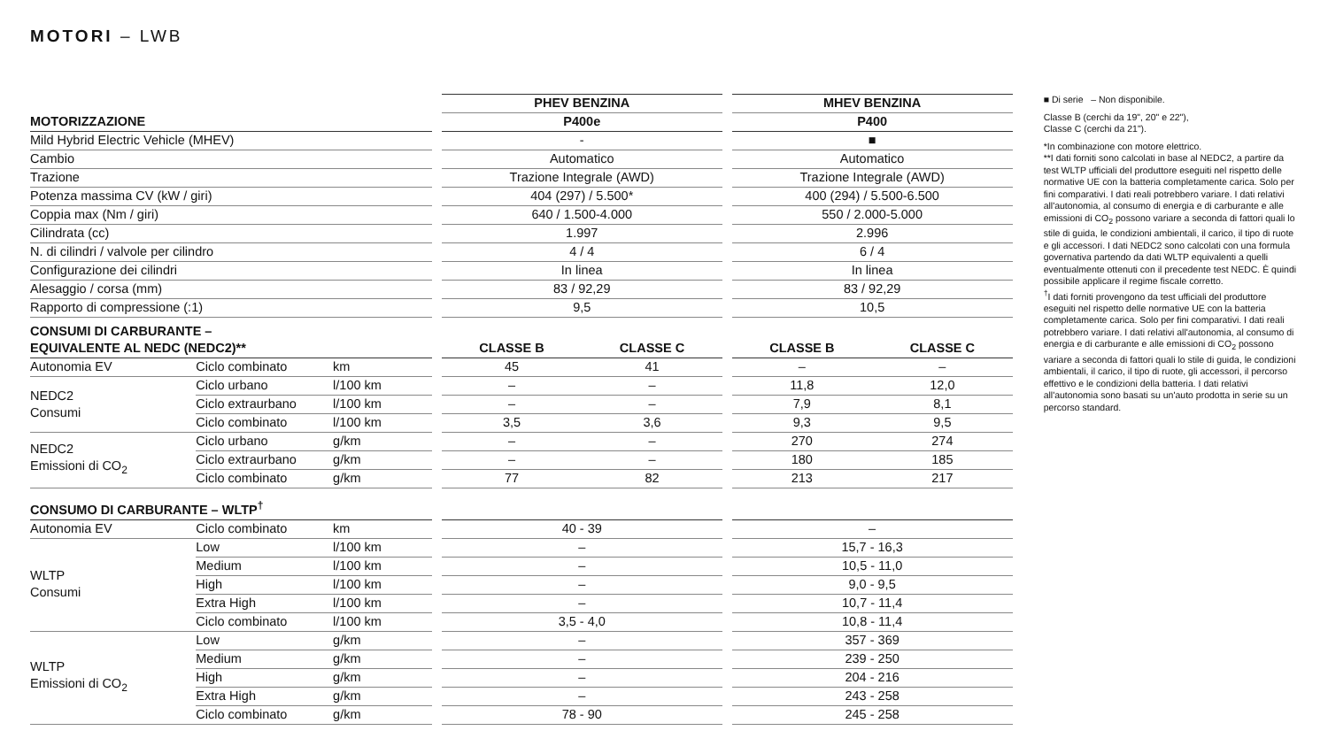MOTORI – LWB
| | | | | PHEV BENZINA | | | MHEV BENZINA | |
| MOTORIZZAZIONE | | | | P400e | | | P400 | |
| Mild Hybrid Electric Vehicle (MHEV) | | | | - | | | ■ | |
| Cambio | | | | Automatico | | | Automatico | |
| Trazione | | | | Trazione Integrale (AWD) | | | Trazione Integrale (AWD) | |
| Potenza massima CV (kW / giri) | | | | 404 (297) / 5.500* | | | 400 (294) / 5.500-6.500 | |
| Coppia max (Nm / giri) | | | | 640 / 1.500-4.000 | | | 550 / 2.000-5.000 | |
| Cilindrata (cc) | | | | 1.997 | | | 2.996 | |
| N. di cilindri / valvole per cilindro | | | | 4 / 4 | | | 6 / 4 | |
| Configurazione dei cilindri | | | | In linea | | | In linea | |
| Alesaggio / corsa (mm) | | | | 83 / 92,29 | | | 83 / 92,29 | |
| Rapporto di compressione (:1) | | | | 9,5 | | | 10,5 | |
| CONSUMI DI CARBURANTE – EQUIVALENTE AL NEDC (NEDC2)** | | | | CLASSE B | CLASSE C | | CLASSE B | CLASSE C |
| Autonomia EV | Ciclo combinato | km | | 45 | 41 | | – | – |
| NEDC2 Consumi | Ciclo urbano | l/100 km | | – | – | | 11,8 | 12,0 |
| | Ciclo extraurbano | l/100 km | | – | – | | 7,9 | 8,1 |
| | Ciclo combinato | l/100 km | | 3,5 | 3,6 | | 9,3 | 9,5 |
| NEDC2 Emissioni di CO<sub>2</sub> | Ciclo urbano | g/km | | – | – | | 270 | 274 |
| | Ciclo extraurbano | g/km | | – | – | | 180 | 185 |
| | Ciclo combinato | g/km | | 77 | 82 | | 213 | 217 |
| CONSUMO DI CARBURANTE – WLTP<sup>†</sup> | | | | | | | | |
| Autonomia EV | Ciclo combinato | km | | 40 - 39 | | | – | |
| WLTP Consumi | Low | l/100 km | | – | | | 15,7 - 16,3 | |
| | Medium | l/100 km | | – | | | 10,5 - 11,0 | |
| | High | l/100 km | | – | | | 9,0 - 9,5 | |
| | Extra High | l/100 km | | – | | | 10,7 - 11,4 | |
| | Ciclo combinato | l/100 km | | 3,5 - 4,0 | | | 10,8 - 11,4 | |
| WLTP Emissioni di CO<sub>2</sub> | Low | g/km | | – | | | 357 - 369 | |
| | Medium | g/km | | – | | | 239 - 250 | |
| | High | g/km | | – | | | 204 - 216 | |
| | Extra High | g/km | | – | | | 243 - 258 | |
| | Ciclo combinato | g/km | | 78 - 90 | | | 245 - 258 | |
■ Di serie – Non disponibile.
Classe B (cerchi da 19", 20" e 22"),
Classe C (cerchi da 21").
*In combinazione con motore elettrico.
**I dati forniti sono calcolati in base al NEDC2, a partire da test WLTP ufficiali del produttore eseguiti nel rispetto delle normative UE con la batteria completamente carica. Solo per fini comparativi. I dati reali potrebbero variare. I dati relativi all'autonomia, al consumo di energia e di carburante e alle emissioni di CO<sub>2</sub> possono variare a seconda di fattori quali lo stile di guida, le condizioni ambientali, il carico, il tipo di ruote e gli accessori. I dati NEDC2 sono calcolati con una formula governativa partendo da dati WLTP equivalenti a quelli eventualmente ottenuti con il precedente test NEDC. È quindi possibile applicare il regime fiscale corretto.
<sup>†</sup> I dati forniti provengono da test ufficiali del produttore eseguiti nel rispetto delle normative UE con la batteria completamente carica. Solo per fini comparativi. I dati reali potrebbero variare. I dati relativi all'autonomia, al consumo di energia e di carburante e alle emissioni di CO<sub>2</sub> possono variare a seconda di fattori quali lo stile di guida, le condizioni ambientali, il carico, il tipo di ruote, gli accessori, il percorso effettivo e le condizioni della batteria. I dati relativi all'autonomia sono basati su un'auto prodotta in serie su un percorso standard.